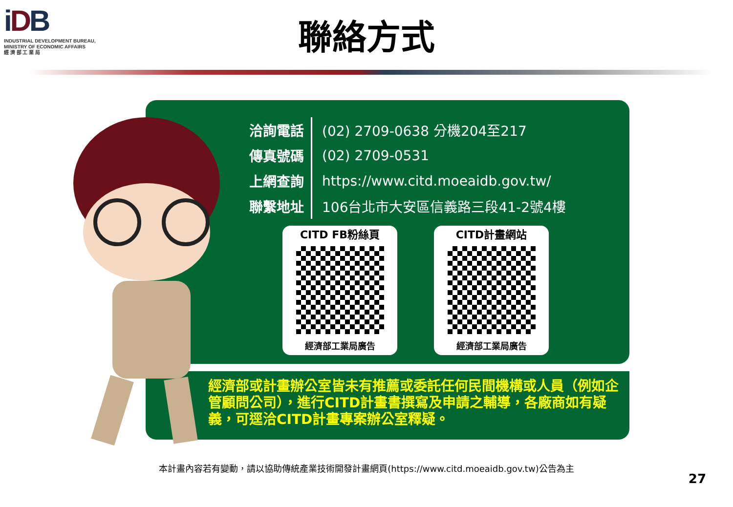iDB
INDUSTRIAL DEVELOPMENT BUREAU,
MINISTRY OF ECONOMIC AFFAIRS
經 濟 部 工 業 局
聯絡方式
經濟部或計畫辦公室皆未有推薦或委託任何民間機構或人員（例如企管顧問公司），進行CITD計畫書撰寫及申請之輔導，各廠商如有疑義，可逕洽CITD計畫專案辦公室釋疑。
| 洽詢電話 | (02) 2709-0638 分機204至217 |
| 傳真號碼 | (02) 2709-0531 |
| 上網查詢 | https://www.citd.moeaidb.gov.tw/ |
| 聯繫地址 | 106台北市大安區信義路三段41-2號4樓 |
CITD FB粉絲頁
經濟部工業局廣告
CITD計畫網站
經濟部工業局廣告
本計畫內容若有變動，請以協助傳統產業技術開發計畫網頁(https://www.citd.moeaidb.gov.tw)公告為主
27